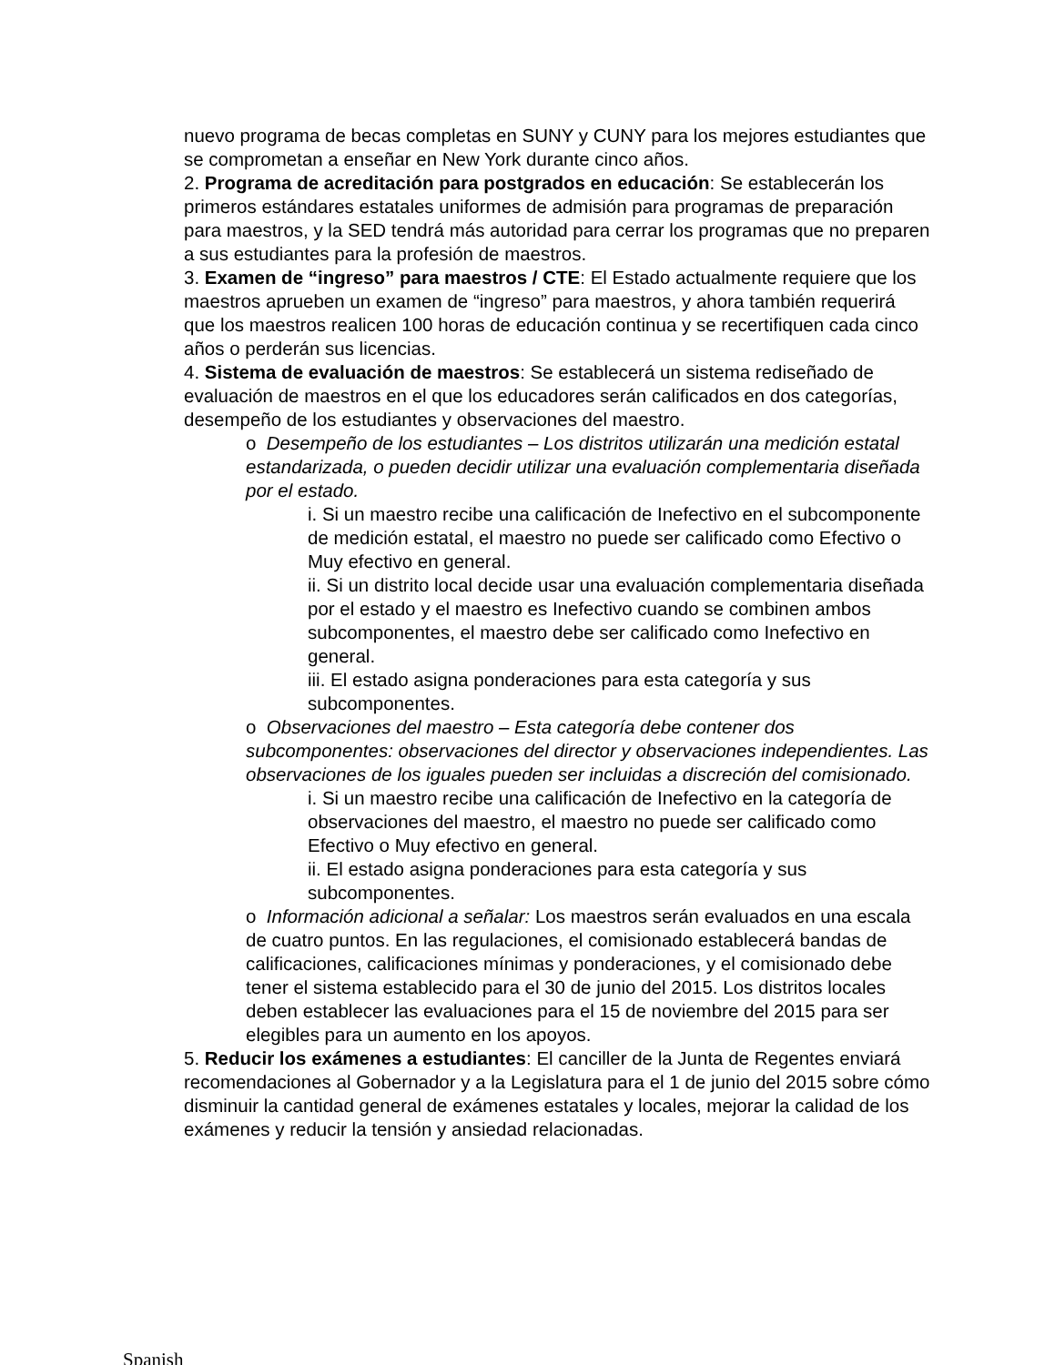nuevo programa de becas completas en SUNY y CUNY para los mejores estudiantes que se comprometan a enseñar en New York durante cinco años.
2. Programa de acreditación para postgrados en educación: Se establecerán los primeros estándares estatales uniformes de admisión para programas de preparación para maestros, y la SED tendrá más autoridad para cerrar los programas que no preparen a sus estudiantes para la profesión de maestros.
3. Examen de “ingreso” para maestros / CTE: El Estado actualmente requiere que los maestros aprueben un examen de “ingreso” para maestros, y ahora también requerirá que los maestros realicen 100 horas de educación continua y se recertifiquen cada cinco años o perderán sus licencias.
4. Sistema de evaluación de maestros: Se establecerá un sistema rediseñado de evaluación de maestros en el que los educadores serán calificados en dos categorías, desempeño de los estudiantes y observaciones del maestro.
o Desempeño de los estudiantes – Los distritos utilizarán una medición estatal estandarizada, o pueden decidir utilizar una evaluación complementaria diseñada por el estado.
i. Si un maestro recibe una calificación de Inefectivo en el subcomponente de medición estatal, el maestro no puede ser calificado como Efectivo o Muy efectivo en general.
ii. Si un distrito local decide usar una evaluación complementaria diseñada por el estado y el maestro es Inefectivo cuando se combinen ambos subcomponentes, el maestro debe ser calificado como Inefectivo en general.
iii. El estado asigna ponderaciones para esta categoría y sus subcomponentes.
o Observaciones del maestro – Esta categoría debe contener dos subcomponentes: observaciones del director y observaciones independientes. Las observaciones de los iguales pueden ser incluidas a discreción del comisionado.
i. Si un maestro recibe una calificación de Inefectivo en la categoría de observaciones del maestro, el maestro no puede ser calificado como Efectivo o Muy efectivo en general.
ii. El estado asigna ponderaciones para esta categoría y sus subcomponentes.
o Información adicional a señalar: Los maestros serán evaluados en una escala de cuatro puntos. En las regulaciones, el comisionado establecerá bandas de calificaciones, calificaciones mínimas y ponderaciones, y el comisionado debe tener el sistema establecido para el 30 de junio del 2015. Los distritos locales deben establecer las evaluaciones para el 15 de noviembre del 2015 para ser elegibles para un aumento en los apoyos.
5. Reducir los exámenes a estudiantes: El canciller de la Junta de Regentes enviará recomendaciones al Gobernador y a la Legislatura para el 1 de junio del 2015 sobre cómo disminuir la cantidad general de exámenes estatales y locales, mejorar la calidad de los exámenes y reducir la tensión y ansiedad relacionadas.
Spanish